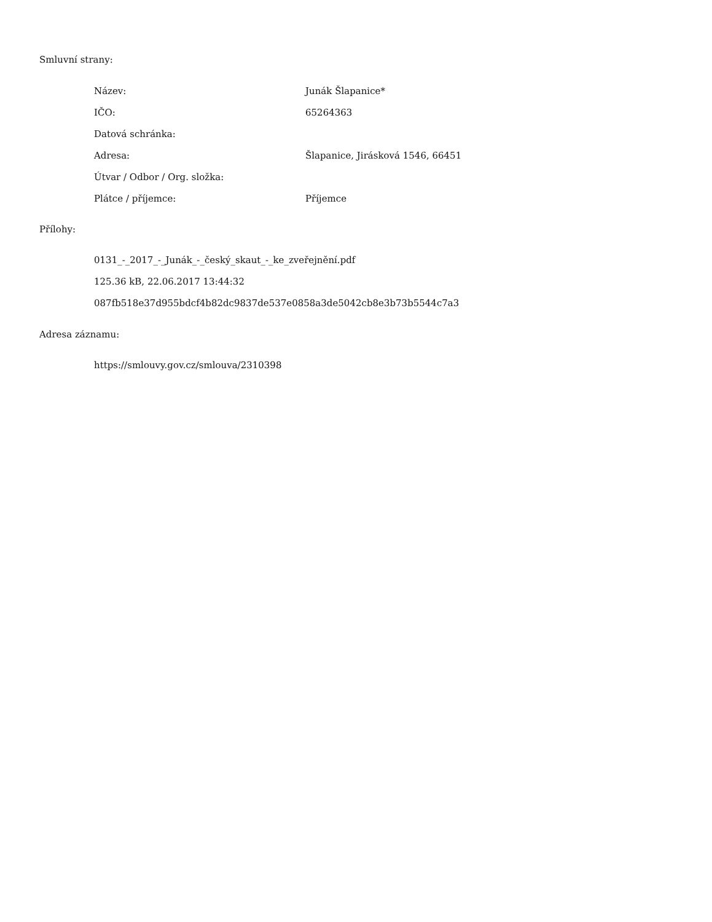Smluvní strany:
| Název: | Junák Šlapanice* |
| IČO: | 65264363 |
| Datová schránka: | |
| Adresa: | Šlapanice, Jirásková 1546, 66451 |
| Útvar / Odbor / Org. složka: | |
| Plátce / příjemce: | Příjemce |
Přílohy:
0131_-_2017_-_Junák_-_český_skaut_-_ke_zveřejnění.pdf
125.36 kB, 22.06.2017 13:44:32
087fb518e37d955bdcf4b82dc9837de537e0858a3de5042cb8e3b73b5544c7a3
Adresa záznamu:
https://smlouvy.gov.cz/smlouva/2310398